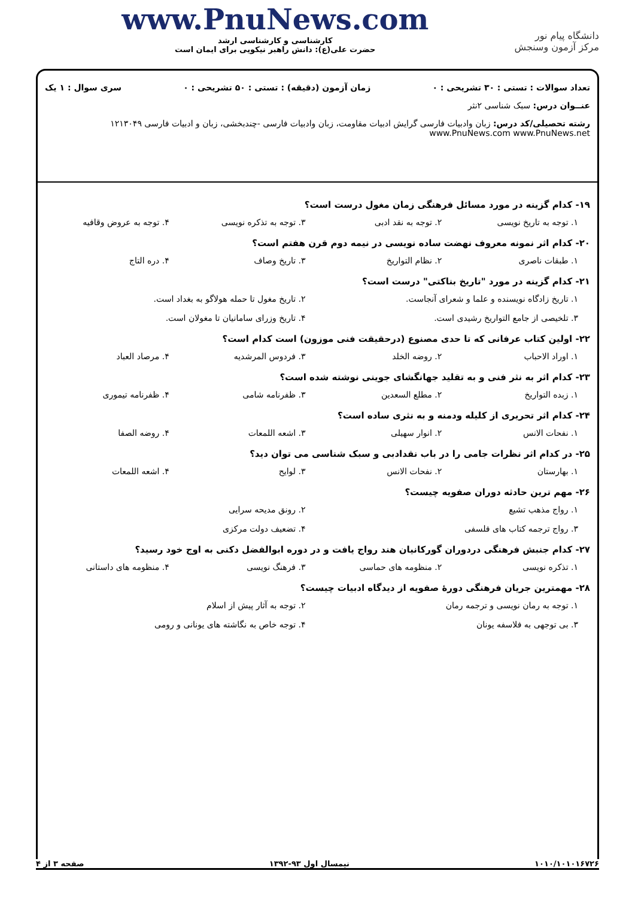دانشگاه پیام نور
مرکز آزمون وسنجش
www.PnuNews.com
کارشناسی و کارشناسی ارشد
حضرت علی(ع): دانش راهبر نیکویی برای ایمان است
تعداد سوالات : تستی : ۳۰ تشریحی : ۰ زمان آزمون (دقیقه) : تستی : ۵۰ تشریحی : ۰ سری سوال : ۱ یک
عنــوان درس: سبک شناسی ۲نثر
رشته تحصیلی/کد درس: زبان وادبیات فارسی گرایش ادبیات مقاومت، زبان وادبیات فارسی -چندبخشی، زبان و ادبیات فارسی ۱۲۱۳۰۴۹ www.PnuNews.com www.PnuNews.net
۱۹- کدام گزینه در مورد مسائل فرهنگی زمان مغول درست است؟
۱. توجه به تاریخ نویسی ۲. توجه به نقد ادبی ۳. توجه به تذکره نویسی ۴. توجه به عروض وقافیه
۲۰- کدام اثر نمونه معروف نهضت ساده نویسی در نیمه دوم قرن هفتم است؟
۱. طبقات ناصری ۲. نظام التواریخ ۳. تاریخ وصاف ۴. دره التاج
۲۱- کدام گزینه در مورد "تاریخ بناکتی" درست است؟
۱. تاریخ زادگاه نویسنده و علما و شعرای آنجاست. ۲. تاریخ مغول تا حمله هولاگو به بغداد است.
۳. تلخیصی از جامع التواریخ رشیدی است. ۴. تاریخ وزرای سامانیان تا مغولان است.
۲۲- اولین کتاب عرفانی که تا حدی مصنوع (درحقیقت فنی موزون) است کدام است؟
۱. اوراد الاحباب ۲. روضه الخلد ۳. فردوس المرشدیه ۴. مرصاد العباد
۲۳- کدام اثر به نثر فنی و به تقلید جهانگشای جوینی نوشته شده است؟
۱. زبده التواریخ ۲. مطلع السعدین ۳. ظفرنامه شامی ۴. ظفرنامه تیموری
۲۴- کدام اثر تحریری از کلیله ودمنه و به نثری ساده است؟
۱. نفحات الانس ۲. انوار سهیلی ۳. اشعه اللمعات ۴. روضه الصفا
۲۵- در کدام اثر نظرات جامی را در باب نقدادبی و سبک شناسی می توان دید؟
۱. بهارستان ۲. نفحات الانس ۳. لوایح ۴. اشعه اللمعات
۲۶- مهم ترین حادثه دوران صفویه چیست؟
۱. رواج مذهب تشیع ۲. رونق مدیحه سرایی
۳. رواج ترجمه کتاب های فلسفی ۴. تضعیف دولت مرکزی
۲۷- کدام جنبش فرهنگی دردوران گورکانیان هند رواج یافت و در دوره ابوالفضل دکنی به اوج خود رسید؟
۱. تذکره نویسی ۲. منظومه های حماسی ۳. فرهنگ نویسی ۴. منظومه های داستانی
۲۸- مهمترین جریان فرهنگی دورهٔ صفویه از دیدگاه ادبیات چیست؟
۱. توجه به رمان نویسی و ترجمه رمان ۲. توجه به آثار پیش از اسلام
۳. بی توجهی به فلاسفه یونان ۴. توجه خاص به نگاشته های یونانی و رومی
۱۰۱۰/۱۰۱۰۱۶۷۲۶ نیمسال اول ۹۳-۱۳۹۲ صفحه ۳ از ۴